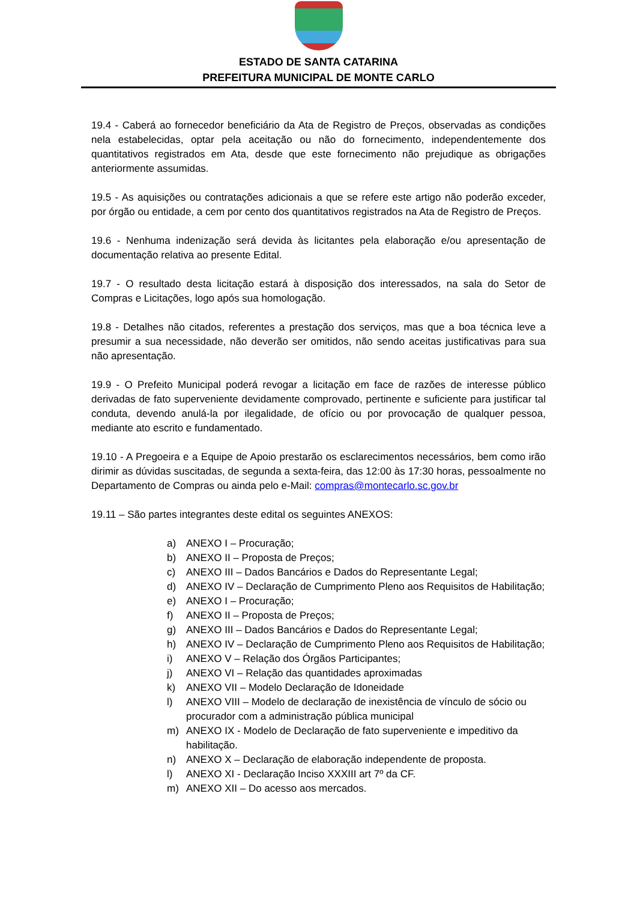ESTADO DE SANTA CATARINA
PREFEITURA MUNICIPAL DE MONTE CARLO
19.4 - Caberá ao fornecedor beneficiário da Ata de Registro de Preços, observadas as condições nela estabelecidas, optar pela aceitação ou não do fornecimento, independentemente dos quantitativos registrados em Ata, desde que este fornecimento não prejudique as obrigações anteriormente assumidas.
19.5 - As aquisições ou contratações adicionais a que se refere este artigo não poderão exceder, por órgão ou entidade, a cem por cento dos quantitativos registrados na Ata de Registro de Preços.
19.6 - Nenhuma indenização será devida às licitantes pela elaboração e/ou apresentação de documentação relativa ao presente Edital.
19.7 - O resultado desta licitação estará à disposição dos interessados, na sala do Setor de Compras e Licitações, logo após sua homologação.
19.8 - Detalhes não citados, referentes a prestação dos serviços, mas que a boa técnica leve a presumir a sua necessidade, não deverão ser omitidos, não sendo aceitas justificativas para sua não apresentação.
19.9 - O Prefeito Municipal poderá revogar a licitação em face de razões de interesse público derivadas de fato superveniente devidamente comprovado, pertinente e suficiente para justificar tal conduta, devendo anulá-la por ilegalidade, de ofício ou por provocação de qualquer pessoa, mediante ato escrito e fundamentado.
19.10 - A Pregoeira e a Equipe de Apoio prestarão os esclarecimentos necessários, bem como irão dirimir as dúvidas suscitadas, de segunda a sexta-feira, das 12:00 às 17:30 horas, pessoalmente no Departamento de Compras ou ainda pelo e-Mail: compras@montecarlo.sc.gov.br
19.11 – São partes integrantes deste edital os seguintes ANEXOS:
a) ANEXO I – Procuração;
b) ANEXO II – Proposta de Preços;
c) ANEXO III – Dados Bancários e Dados do Representante Legal;
d) ANEXO IV – Declaração de Cumprimento Pleno aos Requisitos de Habilitação;
e) ANEXO I – Procuração;
f) ANEXO II – Proposta de Preços;
g) ANEXO III – Dados Bancários e Dados do Representante Legal;
h) ANEXO IV – Declaração de Cumprimento Pleno aos Requisitos de Habilitação;
i) ANEXO V – Relação dos Órgãos Participantes;
j) ANEXO VI – Relação das quantidades aproximadas
k) ANEXO VII – Modelo Declaração de Idoneidade
l) ANEXO VIII – Modelo de declaração de inexistência de vínculo de sócio ou procurador com a administração pública municipal
m) ANEXO IX - Modelo de Declaração de fato superveniente e impeditivo da habilitação.
n) ANEXO X – Declaração de elaboração independente de proposta.
l) ANEXO XI - Declaração Inciso XXXIII art 7º da CF.
m) ANEXO XII – Do acesso aos mercados.